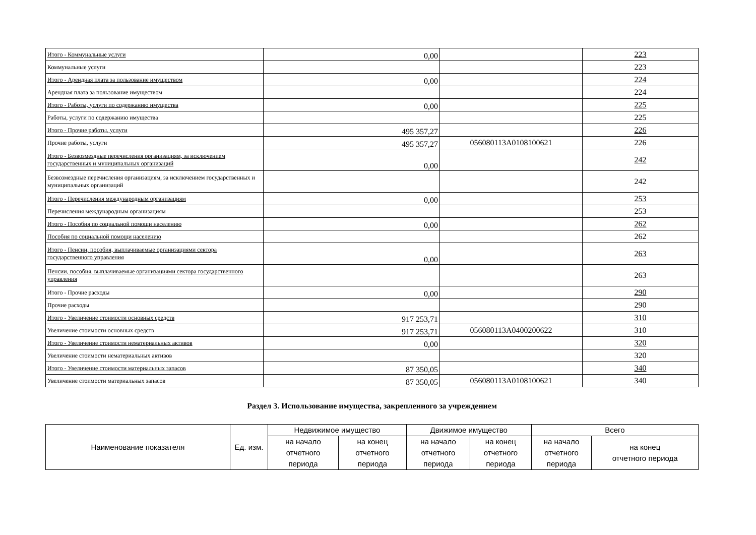| Итого - Коммунальные услуги | 0,00 | | 223 |
| Коммунальные услуги | | | 223 |
| Итого - Арендная плата за пользование имуществом | 0,00 | | 224 |
| Арендная плата за пользование имуществом | | | 224 |
| Итого - Работы, услуги по содержанию имущества | 0,00 | | 225 |
| Работы, услуги по содержанию имущества | | | 225 |
| Итого - Прочие работы, услуги | 495 357,27 | | 226 |
| Прочие работы, услуги | 495 357,27 | 056080113A0108100621 | 226 |
| Итого - Безвозмездные перечисления организациям, за исключением государственных и муниципальных организаций | 0,00 | | 242 |
| Безвозмездные перечисления организациям, за исключением государственных и муниципальных организаций | | | 242 |
| Итого - Перечисления международным организациям | 0,00 | | 253 |
| Перечисления международным организациям | | | 253 |
| Итого - Пособия по социальной помощи населению | 0,00 | | 262 |
| Пособия по социальной помощи населению | | | 262 |
| Итого - Пенсии, пособия, выплачиваемые организациями сектора государственного управления | 0,00 | | 263 |
| Пенсии, пособия, выплачиваемые организациями сектора государственного управления | | | 263 |
| Итого - Прочие расходы | 0,00 | | 290 |
| Прочие расходы | | | 290 |
| Итого - Увеличение стоимости основных средств | 917 253,71 | | 310 |
| Увеличение стоимости основных средств | 917 253,71 | 056080113A0400200622 | 310 |
| Итого - Увеличение стоимости нематериальных активов | 0,00 | | 320 |
| Увеличение стоимости нематериальных активов | | | 320 |
| Итого - Увеличение стоимости материальных запасов | 87 350,05 | | 340 |
| Увеличение стоимости материальных запасов | 87 350,05 | 056080113A0108100621 | 340 |
Раздел 3. Использование имущества, закрепленного за учреждением
| Наименование показателя | Ед. изм. | Недвижимое имущество | | Движимое имущество | | Всего | |
| --- | --- | --- | --- | --- | --- | --- | --- |
| | | на начало отчетного периода | на конец отчетного периода | на начало отчетного периода | на конец отчетного периода | на начало отчетного периода | на конец отчетного периода |